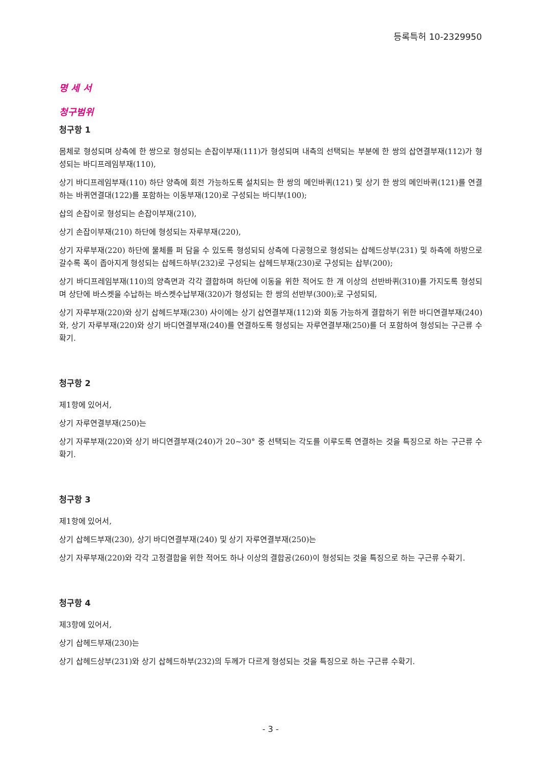등록특허 10-2329950
명 세 서
청구범위
청구항 1
몸체로 형성되며 상측에 한 쌍으로 형성되는 손잡이부재(111)가 형성되며 내측의 선택되는 부분에 한 쌍의 삽연결부재(112)가 형성되는 바디프레임부재(110),
상기 바디프레임부재(110) 하단 양측에 회전 가능하도록 설치되는 한 쌍의 메인바퀴(121) 및 상기 한 쌍의 메인바퀴(121)를 연결하는 바퀴연결대(122)를 포함하는 이동부재(120)로 구성되는 바디부(100);
삽의 손잡이로 형성되는 손잡이부재(210),
상기 손잡이부재(210) 하단에 형성되는 자루부재(220),
상기 자루부재(220) 하단에 물체를 퍼 담을 수 있도록 형성되되 상측에 다공형으로 형성되는 삽헤드상부(231) 및 하측에 하방으로 갈수록 폭이 좁아지게 형성되는 삽헤드하부(232)로 구성되는 삽헤드부재(230)로 구성되는 삽부(200);
상기 바디프레임부재(110)의 양측면과 각각 결합하며 하단에 이동을 위한 적어도 한 개 이상의 선반바퀴(310)를 가지도록 형성되며 상단에 바스켓을 수납하는 바스켓수납부재(320)가 형성되는 한 쌍의 선반부(300);로 구성되되,
상기 자루부재(220)와 상기 삽헤드부재(230) 사이에는 상기 삽연결부재(112)와 회동 가능하게 결합하기 위한 바디연결부재(240)와, 상기 자루부재(220)와 상기 바디연결부재(240)를 연결하도록 형성되는 자루연결부재(250)를 더 포함하여 형성되는 구근류 수확기.
청구항 2
제1항에 있어서,
상기 자루연결부재(250)는
상기 자루부재(220)와 상기 바디연결부재(240)가 20~30° 중 선택되는 각도를 이루도록 연결하는 것을 특징으로 하는 구근류 수확기.
청구항 3
제1항에 있어서,
상기 삽헤드부재(230), 상기 바디연결부재(240) 및 상기 자루연결부재(250)는
상기 자루부재(220)와 각각 고정결합을 위한 적어도 하나 이상의 결합공(260)이 형성되는 것을 특징으로 하는 구근류 수확기.
청구항 4
제3항에 있어서,
상기 삽헤드부재(230)는
상기 삽헤드상부(231)와 상기 삽헤드하부(232)의 두께가 다르게 형성되는 것을 특징으로 하는 구근류 수확기.
- 3 -